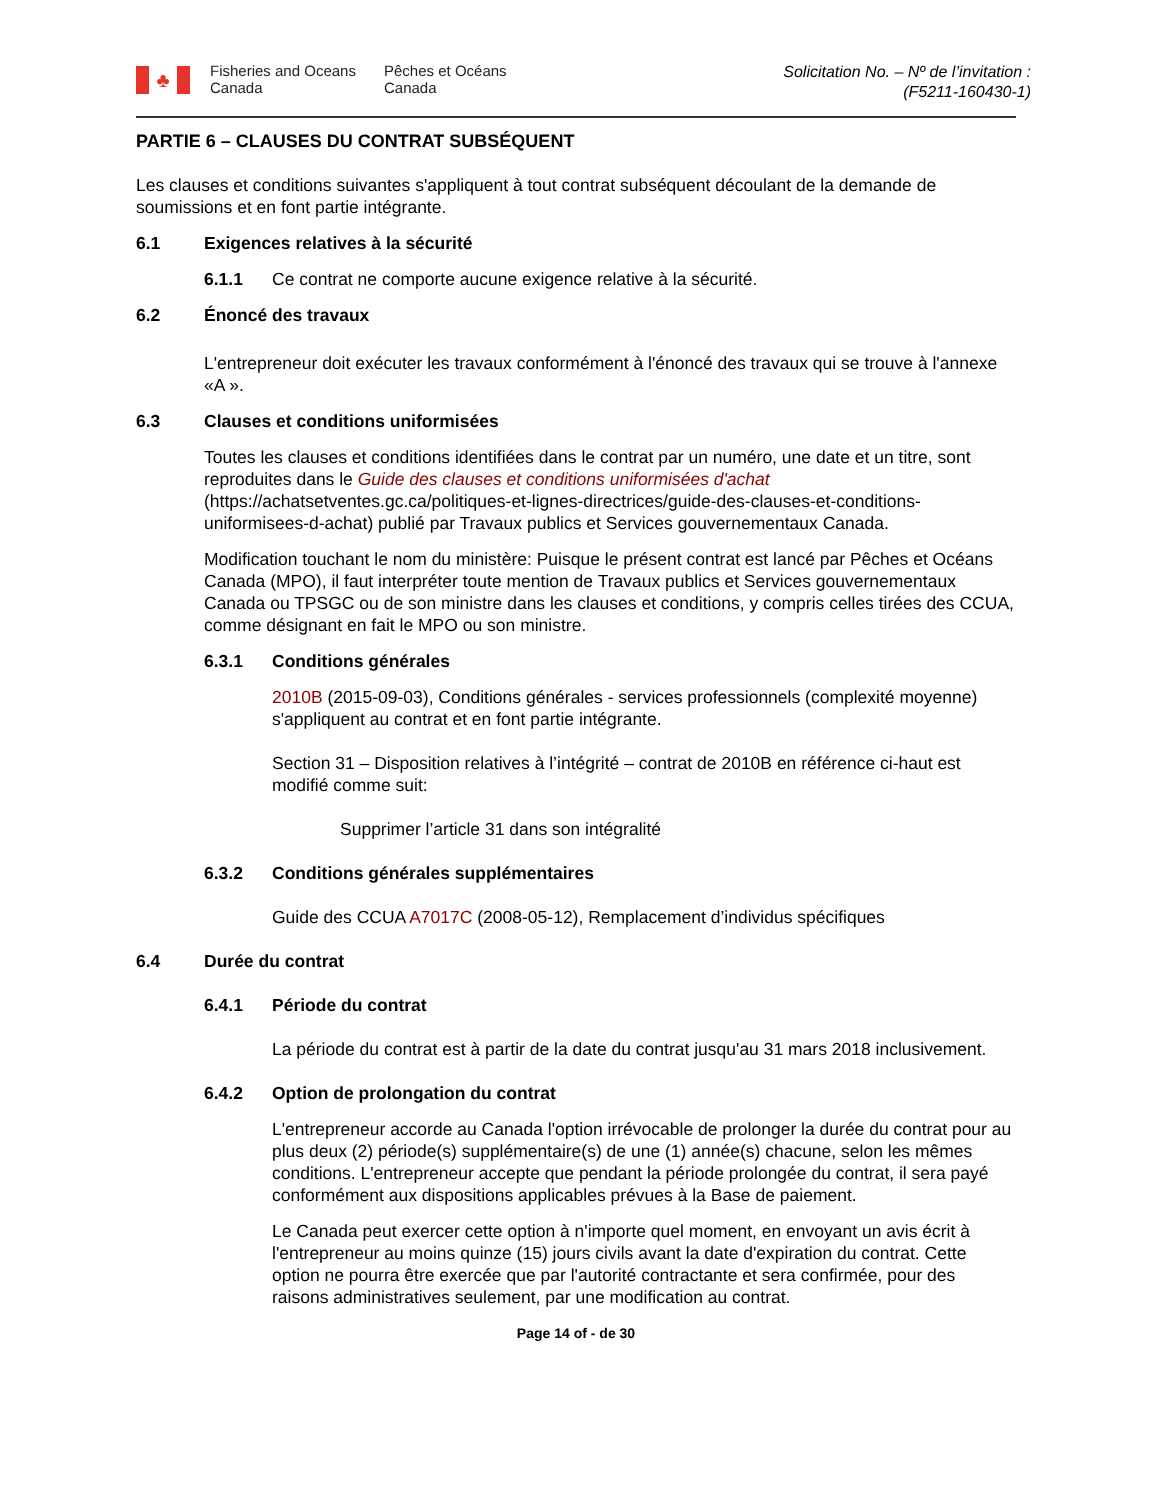♣
Fisheries and Oceans Canada
Pêches et Océans Canada
Solicitation No. – Nº de l’invitation :
(F5211-160430-1)
PARTIE 6 – CLAUSES DU CONTRAT SUBSÉQUENT
Les clauses et conditions suivantes s'appliquent à tout contrat subséquent découlant de la demande de soumissions et en font partie intégrante.
6.1 Exigences relatives à la sécurité
6.1.1 Ce contrat ne comporte aucune exigence relative à la sécurité.
6.2 Énoncé des travaux
L'entrepreneur doit exécuter les travaux conformément à l'énoncé des travaux qui se trouve à l'annexe «A ».
6.3 Clauses et conditions uniformisées
Toutes les clauses et conditions identifiées dans le contrat par un numéro, une date et un titre, sont reproduites dans le Guide des clauses et conditions uniformisées d'achat (https://achatsetventes.gc.ca/politiques-et-lignes-directrices/guide-des-clauses-et-conditions-uniformisees-d-achat) publié par Travaux publics et Services gouvernementaux Canada.
Modification touchant le nom du ministère: Puisque le présent contrat est lancé par Pêches et Océans Canada (MPO), il faut interpréter toute mention de Travaux publics et Services gouvernementaux Canada ou TPSGC ou de son ministre dans les clauses et conditions, y compris celles tirées des CCUA, comme désignant en fait le MPO ou son ministre.
6.3.1 Conditions générales
2010B (2015-09-03), Conditions générales - services professionnels (complexité moyenne) s'appliquent au contrat et en font partie intégrante.
Section 31 – Disposition relatives à l’intégrité – contrat de 2010B en référence ci-haut est modifié comme suit:
Supprimer l’article 31 dans son intégralité
6.3.2 Conditions générales supplémentaires
Guide des CCUA A7017C (2008-05-12), Remplacement d’individus spécifiques
6.4 Durée du contrat
6.4.1 Période du contrat
La période du contrat est à partir de la date du contrat jusqu'au 31 mars 2018 inclusivement.
6.4.2 Option de prolongation du contrat
L'entrepreneur accorde au Canada l'option irrévocable de prolonger la durée du contrat pour au plus deux (2) période(s) supplémentaire(s) de une (1) année(s) chacune, selon les mêmes conditions. L'entrepreneur accepte que pendant la période prolongée du contrat, il sera payé conformément aux dispositions applicables prévues à la Base de paiement.
Le Canada peut exercer cette option à n'importe quel moment, en envoyant un avis écrit à l'entrepreneur au moins quinze (15) jours civils avant la date d'expiration du contrat. Cette option ne pourra être exercée que par l'autorité contractante et sera confirmée, pour des raisons administratives seulement, par une modification au contrat.
Page 14 of - de 30